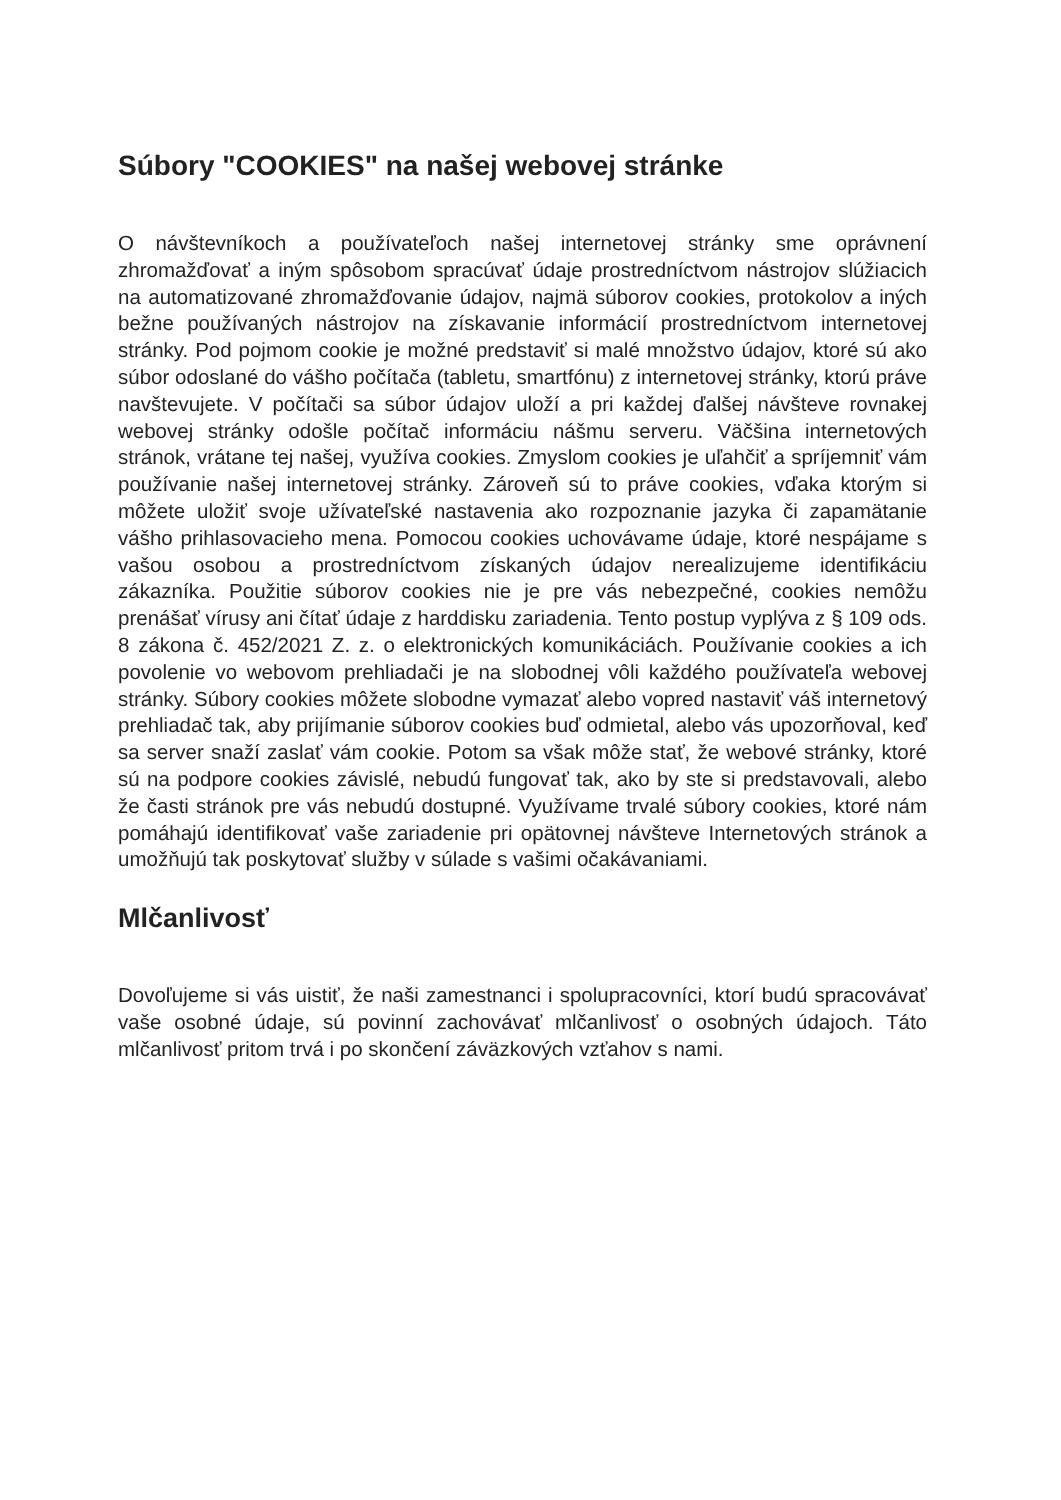Súbory "COOKIES" na našej webovej stránke
O návštevníkoch a používateľoch našej internetovej stránky sme oprávnení zhromažďovať a iným spôsobom spracúvať údaje prostredníctvom nástrojov slúžiacich na automatizované zhromažďovanie údajov, najmä súborov cookies, protokolov a iných bežne používaných nástrojov na získavanie informácií prostredníctvom internetovej stránky. Pod pojmom cookie je možné predstaviť si malé množstvo údajov, ktoré sú ako súbor odoslané do vášho počítača (tabletu, smartfónu) z internetovej stránky, ktorú práve navštevujete. V počítači sa súbor údajov uloží a pri každej ďalšej návšteve rovnakej webovej stránky odošle počítač informáciu nášmu serveru. Väčšina internetových stránok, vrátane tej našej, využíva cookies. Zmyslom cookies je uľahčiť a spríjemniť vám používanie našej internetovej stránky. Zároveň sú to práve cookies, vďaka ktorým si môžete uložiť svoje užívateľské nastavenia ako rozpoznanie jazyka či zapamätanie vášho prihlasovacieho mena. Pomocou cookies uchovávame údaje, ktoré nespájame s vašou osobou a prostredníctvom získaných údajov nerealizujeme identifikáciu zákazníka. Použitie súborov cookies nie je pre vás nebezpečné, cookies nemôžu prenášať vírusy ani čítať údaje z harddisku zariadenia. Tento postup vyplýva z § 109 ods. 8 zákona č. 452/2021 Z. z. o elektronických komunikáciách. Používanie cookies a ich povolenie vo webovom prehliadači je na slobodnej vôli každého používateľa webovej stránky. Súbory cookies môžete slobodne vymazať alebo vopred nastaviť váš internetový prehliadač tak, aby prijímanie súborov cookies buď odmietal, alebo vás upozorňoval, keď sa server snaží zaslať vám cookie. Potom sa však môže stať, že webové stránky, ktoré sú na podpore cookies závislé, nebudú fungovať tak, ako by ste si predstavovali, alebo že časti stránok pre vás nebudú dostupné. Využívame trvalé súbory cookies, ktoré nám pomáhajú identifikovať vaše zariadenie pri opätovnej návšteve Internetových stránok a umožňujú tak poskytovať služby v súlade s vašimi očakávaniami.
Mlčanlivosť
Dovoľujeme si vás uistiť, že naši zamestnanci i spolupracovníci, ktorí budú spracovávať vaše osobné údaje, sú povinní zachovávať mlčanlivosť o osobných údajoch. Táto mlčanlivosť pritom trvá i po skončení záväzkových vzťahov s nami.